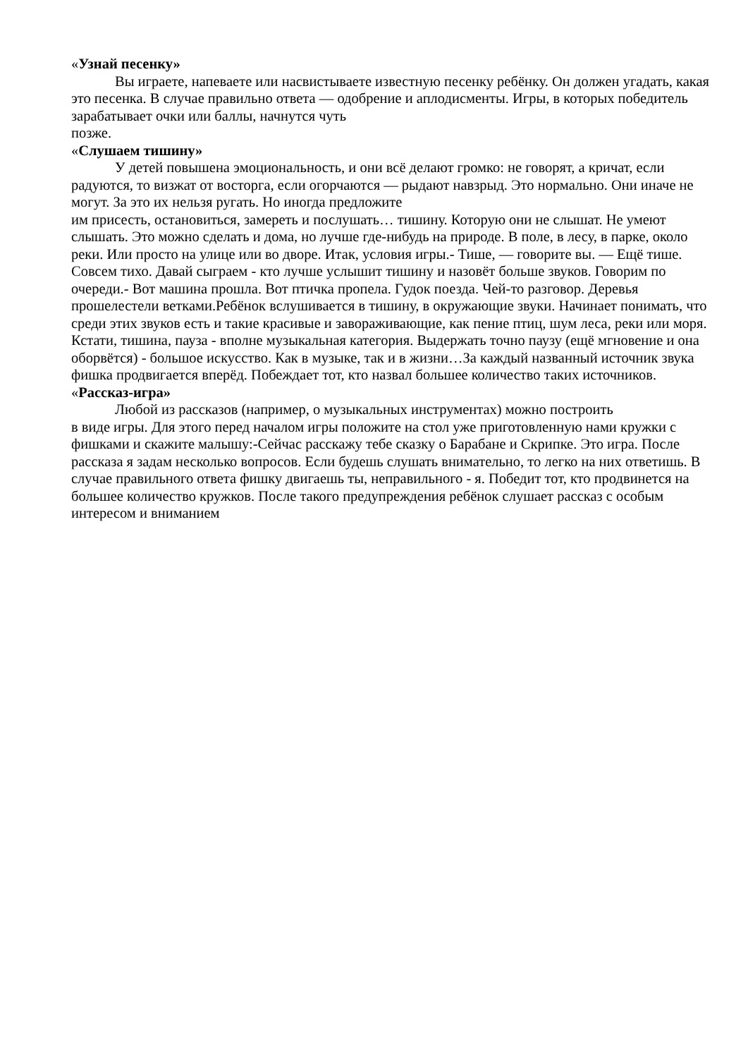«Узнай песенку»
Вы играете, напеваете или насвистываете известную песенку ребёнку. Он должен угадать, какая это песенка. В случае правильно ответа — одобрение и аплодисменты. Игры, в которых победитель зарабатывает очки или баллы, начнутся чуть
позже.
«Слушаем тишину»
У детей повышена эмоциональность, и они всё делают громко: не говорят, а кричат, если радуются, то визжат от восторга, если огорчаются — рыдают навзрыд. Это нормально. Они иначе не могут. За это их нельзя ругать. Но иногда предложите
им присесть, остановиться, замереть и послушать… тишину. Которую они не слышат. Не умеют слышать. Это можно сделать и дома, но лучше где-нибудь на природе. В поле, в лесу, в парке, около реки. Или просто на улице или во дворе. Итак, условия игры.- Тише, — говорите вы. — Ещё тише. Совсем тихо. Давай сыграем - кто лучше услышит тишину и назовёт больше звуков. Говорим по очереди.- Вот машина прошла. Вот птичка пропела. Гудок поезда. Чей-то разговор. Деревья прошелестели ветками.Ребёнок вслушивается в тишину, в окружающие звуки. Начинает понимать, что среди этих звуков есть и такие красивые и завораживающие, как пение птиц, шум леса, реки или моря. Кстати, тишина, пауза - вполне музыкальная категория. Выдержать точно паузу (ещё мгновение и она оборвётся) - большое искусство. Как в музыке, так и в жизни…За каждый названный источник звука фишка продвигается вперёд. Побеждает тот, кто назвал большее количество таких источников.
«Рассказ-игра»
Любой из рассказов (например, о музыкальных инструментах) можно построить
в виде игры. Для этого перед началом игры положите на стол уже приготовленную нами кружки с фишками и скажите малышу:-Сейчас расскажу тебе сказку о Барабане и Скрипке. Это игра. После рассказа я задам несколько вопросов. Если будешь слушать внимательно, то легко на них ответишь. В случае правильного ответа фишку двигаешь ты, неправильного - я. Победит тот, кто продвинется на большее количество кружков. После такого предупреждения ребёнок слушает рассказ с особым интересом и вниманием